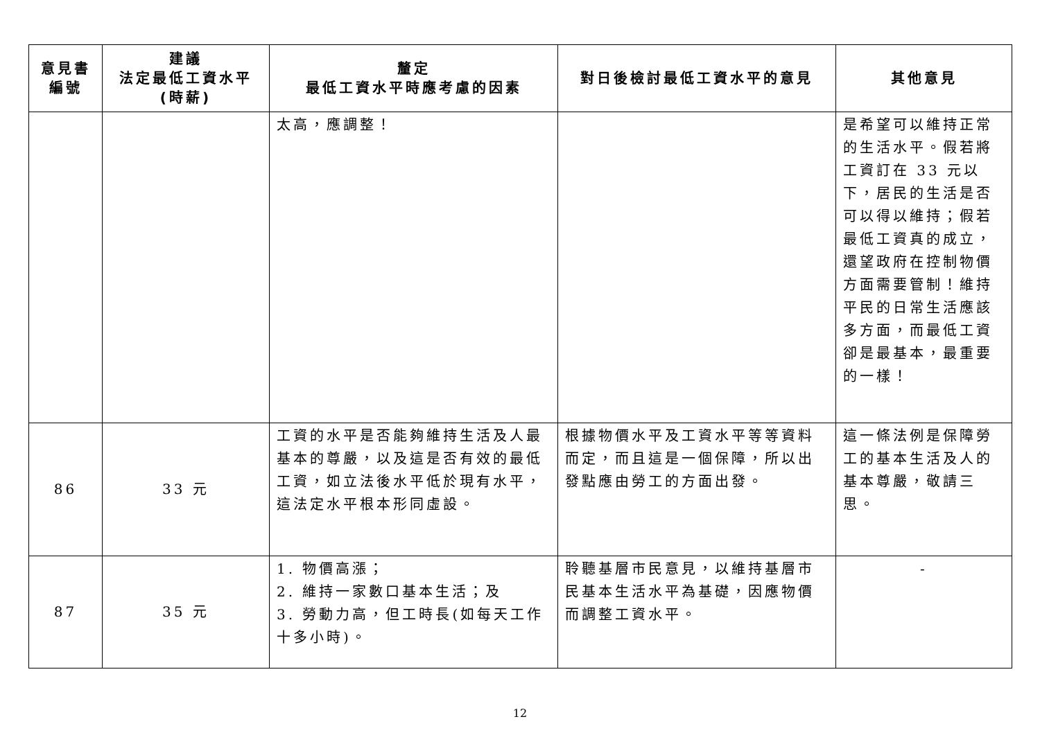| 意見書 編號 | 建議 法定最低工資水平 (時薪) | 釐定 最低工資水平時應考慮的因素 | 對日後檢討最低工資水平的意見 | 其他意見 |
| --- | --- | --- | --- | --- |
| | | 太高，應調整！ | | 是希望可以維持正常的生活水平。假若將工資訂在 33 元以下，居民的生活是否可以得以維持；假若最低工資真的成立，還望政府在控制物價方面需要管制！維持平民的日常生活應該多方面，而最低工資卻是最基本，最重要的一樣！ |
| 86 | 33 元 | 工資的水平是否能夠維持生活及人最基本的尊嚴，以及這是否有效的最低工資，如立法後水平低於現有水平，這法定水平根本形同虛設。 | 根據物價水平及工資水平等等資料而定，而且這是一個保障，所以出發點應由勞工的方面出發。 | 這一條法例是保障勞工的基本生活及人的基本尊嚴，敬請三思。 |
| 87 | 35 元 | 1. 物價高漲； 2. 維持一家數口基本生活；及 3. 勞動力高，但工時長(如每天工作十多小時)。 | 聆聽基層市民意見，以維持基層市民基本生活水平為基礎，因應物價而調整工資水平。 | - |
12